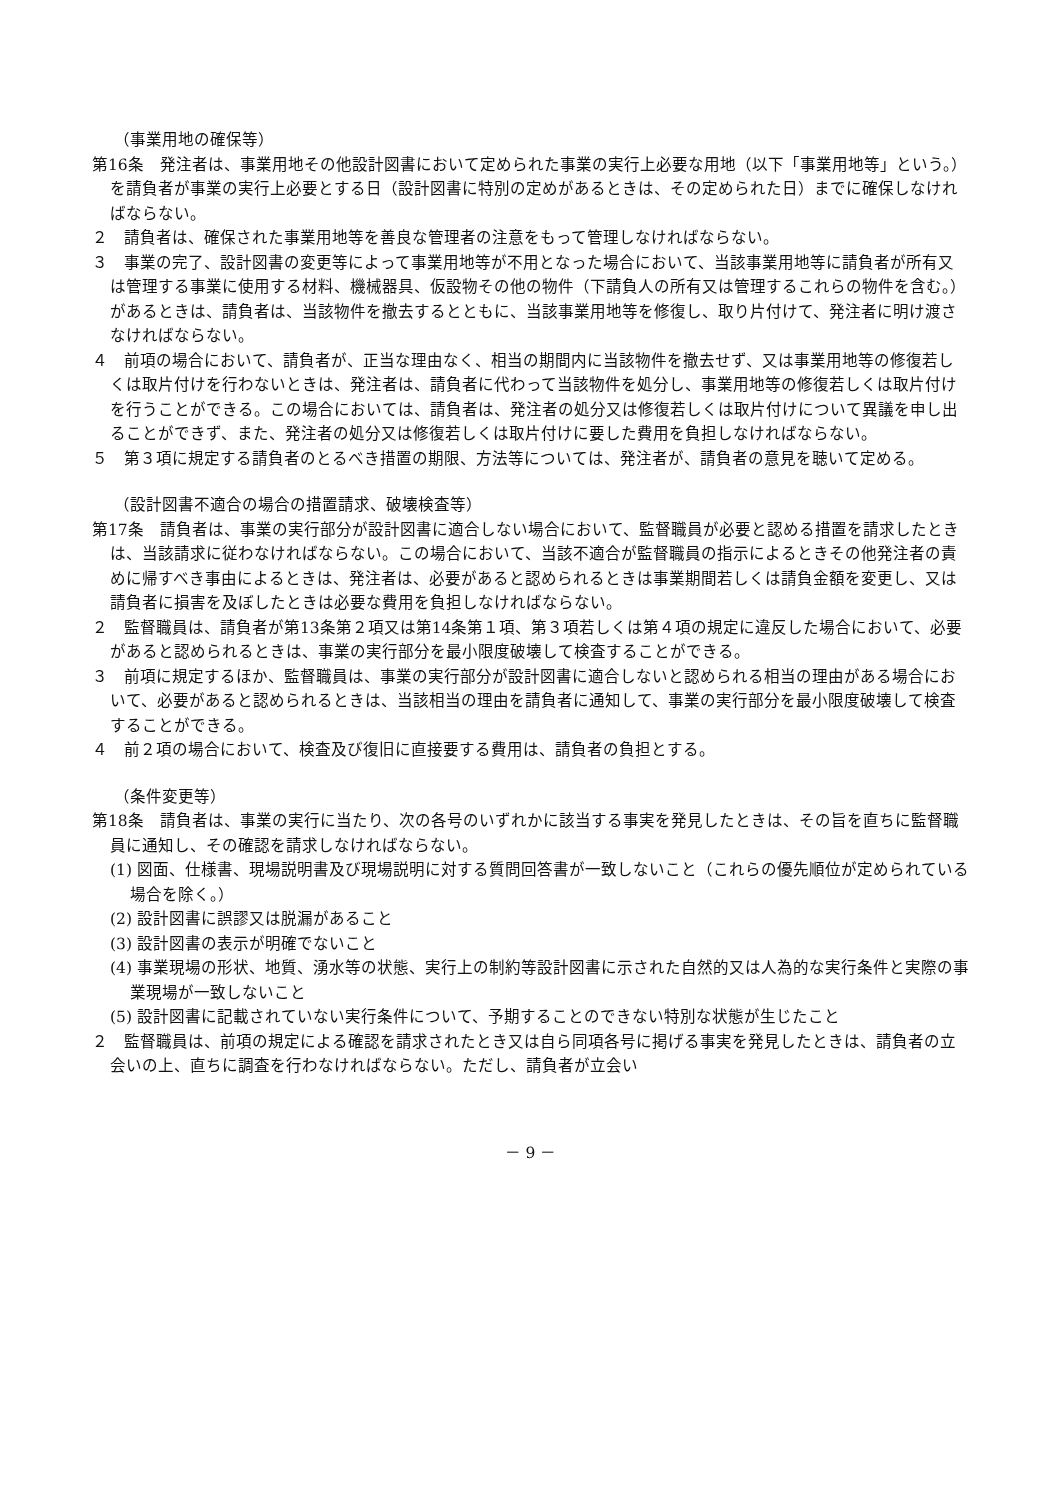（事業用地の確保等）
第16条　発注者は、事業用地その他設計図書において定められた事業の実行上必要な用地（以下「事業用地等」という。）を請負者が事業の実行上必要とする日（設計図書に特別の定めがあるときは、その定められた日）までに確保しなければならない。
２　請負者は、確保された事業用地等を善良な管理者の注意をもって管理しなければならない。
３　事業の完了、設計図書の変更等によって事業用地等が不用となった場合において、当該事業用地等に請負者が所有又は管理する事業に使用する材料、機械器具、仮設物その他の物件（下請負人の所有又は管理するこれらの物件を含む。）があるときは、請負者は、当該物件を撤去するとともに、当該事業用地等を修復し、取り片付けて、発注者に明け渡さなければならない。
４　前項の場合において、請負者が、正当な理由なく、相当の期間内に当該物件を撤去せず、又は事業用地等の修復若しくは取片付けを行わないときは、発注者は、請負者に代わって当該物件を処分し、事業用地等の修復若しくは取片付けを行うことができる。この場合においては、請負者は、発注者の処分又は修復若しくは取片付けについて異議を申し出ることができず、また、発注者の処分又は修復若しくは取片付けに要した費用を負担しなければならない。
５　第３項に規定する請負者のとるべき措置の期限、方法等については、発注者が、請負者の意見を聴いて定める。
（設計図書不適合の場合の措置請求、破壊検査等）
第17条　請負者は、事業の実行部分が設計図書に適合しない場合において、監督職員が必要と認める措置を請求したときは、当該請求に従わなければならない。この場合において、当該不適合が監督職員の指示によるときその他発注者の責めに帰すべき事由によるときは、発注者は、必要があると認められるときは事業期間若しくは請負金額を変更し、又は請負者に損害を及ぼしたときは必要な費用を負担しなければならない。
２　監督職員は、請負者が第13条第２項又は第14条第１項、第３項若しくは第４項の規定に違反した場合において、必要があると認められるときは、事業の実行部分を最小限度破壊して検査することができる。
３　前項に規定するほか、監督職員は、事業の実行部分が設計図書に適合しないと認められる相当の理由がある場合において、必要があると認められるときは、当該相当の理由を請負者に通知して、事業の実行部分を最小限度破壊して検査することができる。
４　前２項の場合において、検査及び復旧に直接要する費用は、請負者の負担とする。
（条件変更等）
第18条　請負者は、事業の実行に当たり、次の各号のいずれかに該当する事実を発見したときは、その旨を直ちに監督職員に通知し、その確認を請求しなければならない。
(1) 図面、仕様書、現場説明書及び現場説明に対する質問回答書が一致しないこと（これらの優先順位が定められている場合を除く。）
(2) 設計図書に誤謬又は脱漏があること
(3) 設計図書の表示が明確でないこと
(4) 事業現場の形状、地質、湧水等の状態、実行上の制約等設計図書に示された自然的又は人為的な実行条件と実際の事業現場が一致しないこと
(5) 設計図書に記載されていない実行条件について、予期することのできない特別な状態が生じたこと
２　監督職員は、前項の規定による確認を請求されたとき又は自ら同項各号に掲げる事実を発見したときは、請負者の立会いの上、直ちに調査を行わなければならない。ただし、請負者が立会い
－ 9 －